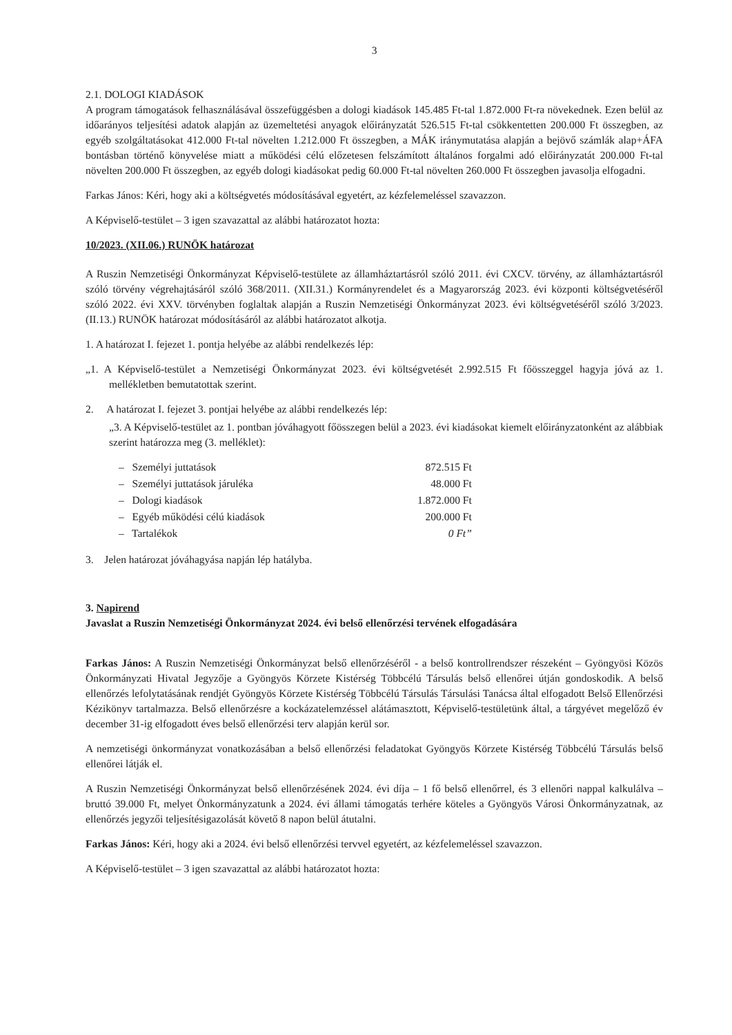3
2.1. DOLOGI KIADÁSOK
A program támogatások felhasználásával összefüggésben a dologi kiadások 145.485 Ft-tal 1.872.000 Ft-ra növekednek. Ezen belül az időarányos teljesítési adatok alapján az üzemeltetési anyagok előirányzatát 526.515 Ft-tal csökkentetten 200.000 Ft összegben, az egyéb szolgáltatásokat 412.000 Ft-tal növelten 1.212.000 Ft összegben, a MÁK iránymutatása alapján a bejövő számlák alap+ÁFA bontásban történő könyvelése miatt a működési célú előzetesen felszámított általános forgalmi adó előirányzatát 200.000 Ft-tal növelten 200.000 Ft összegben, az egyéb dologi kiadásokat pedig 60.000 Ft-tal növelten 260.000 Ft összegben javasolja elfogadni.
Farkas János: Kéri, hogy aki a költségvetés módosításával egyetért, az kézfelemeléssel szavazzon.
A Képviselő-testület – 3 igen szavazattal az alábbi határozatot hozta:
10/2023. (XII.06.) RUNÖK határozat
A Ruszin Nemzetiségi Önkormányzat Képviselő-testülete az államháztartásról szóló 2011. évi CXCV. törvény, az államháztartásról szóló törvény végrehajtásáról szóló 368/2011. (XII.31.) Kormányrendelet és a Magyarország 2023. évi központi költségvetéséről szóló 2022. évi XXV. törvényben foglaltak alapján a Ruszin Nemzetiségi Önkormányzat 2023. évi költségvetéséről szóló 3/2023. (II.13.) RUNÖK határozat módosításáról az alábbi határozatot alkotja.
1. A határozat I. fejezet 1. pontja helyébe az alábbi rendelkezés lép:
„1. A Képviselő-testület a Nemzetiségi Önkormányzat 2023. évi költségvetését 2.992.515 Ft főösszeggel hagyja jóvá az 1. mellékletben bemutatottak szerint.
2. A határozat I. fejezet 3. pontjai helyébe az alábbi rendelkezés lép:
„3. A Képviselő-testület az 1. pontban jóváhagyott főösszegen belül a 2023. évi kiadásokat kiemelt előirányzatonként az alábbiak szerint határozza meg (3. melléklet):
| – Személyi juttatások | 872.515 Ft |
| – Személyi juttatások járuléka | 48.000 Ft |
| – Dologi kiadások | 1.872.000 Ft |
| – Egyéb működési célú kiadások | 200.000 Ft |
| – Tartalékok | 0 Ft” |
3. Jelen határozat jóváhagyása napján lép hatályba.
3. Napirend
Javaslat a Ruszin Nemzetiségi Önkormányzat 2024. évi belső ellenőrzési tervének elfogadására
Farkas János: A Ruszin Nemzetiségi Önkormányzat belső ellenőrzéséről - a belső kontrollrendszer részeként – Gyöngyösi Közös Önkormányzati Hivatal Jegyzője a Gyöngyös Körzete Kistérség Többcélú Társulás belső ellenőrei útján gondoskodik. A belső ellenőrzés lefolytatásának rendjét Gyöngyös Körzete Kistérség Többcélú Társulás Társulási Tanácsa által elfogadott Belső Ellenőrzési Kézikönyv tartalmazza. Belső ellenőrzésre a kockázatelemzéssel alátámasztott, Képviselő-testületünk által, a tárgyévet megelőző év december 31-ig elfogadott éves belső ellenőrzési terv alapján kerül sor.
A nemzetiségi önkormányzat vonatkozásában a belső ellenőrzési feladatokat Gyöngyös Körzete Kistérség Többcélú Társulás belső ellenőrei látják el.
A Ruszin Nemzetiségi Önkormányzat belső ellenőrzésének 2024. évi díja – 1 fő belső ellenőrrel, és 3 ellenőri nappal kalkulálva – bruttó 39.000 Ft, melyet Önkormányzatunk a 2024. évi állami támogatás terhére köteles a Gyöngyös Városi Önkormányzatnak, az ellenőrzés jegyzői teljesítésigazolását követő 8 napon belül átutalni.
Farkas János: Kéri, hogy aki a 2024. évi belső ellenőrzési tervvel egyetért, az kézfelemeléssel szavazzon.
A Képviselő-testület – 3 igen szavazattal az alábbi határozatot hozta: